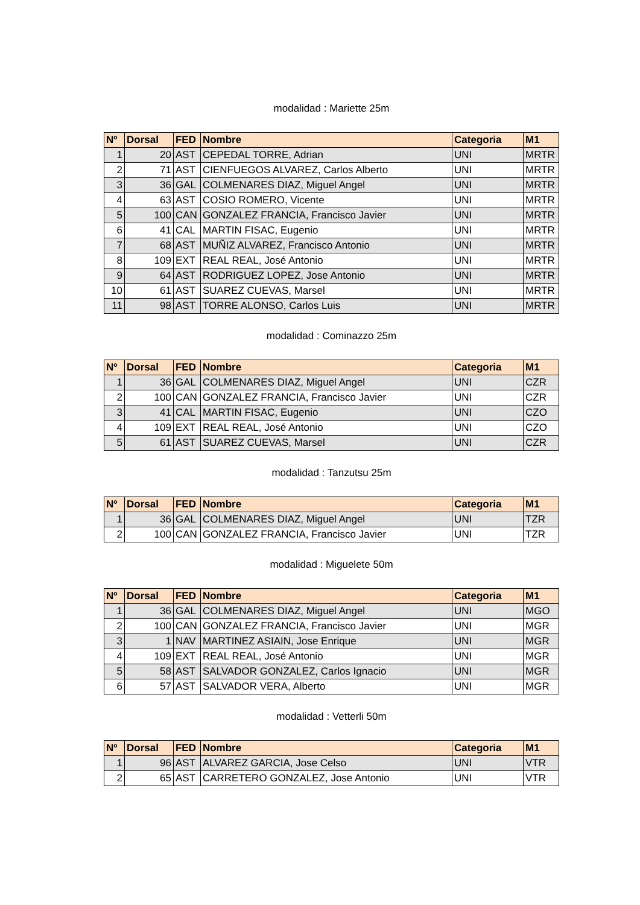modalidad : Mariette 25m
| Nº | Dorsal | FED | Nombre | Categoria | M1 |
| --- | --- | --- | --- | --- | --- |
| 1 | 20 | AST | CEPEDAL TORRE, Adrian | UNI | MRTR |
| 2 | 71 | AST | CIENFUEGOS ALVAREZ, Carlos Alberto | UNI | MRTR |
| 3 | 36 | GAL | COLMENARES DIAZ, Miguel Angel | UNI | MRTR |
| 4 | 63 | AST | COSIO ROMERO, Vicente | UNI | MRTR |
| 5 | 100 | CAN | GONZALEZ FRANCIA, Francisco Javier | UNI | MRTR |
| 6 | 41 | CAL | MARTIN FISAC, Eugenio | UNI | MRTR |
| 7 | 68 | AST | MUÑIZ ALVAREZ, Francisco Antonio | UNI | MRTR |
| 8 | 109 | EXT | REAL REAL, José Antonio | UNI | MRTR |
| 9 | 64 | AST | RODRIGUEZ LOPEZ, Jose Antonio | UNI | MRTR |
| 10 | 61 | AST | SUAREZ CUEVAS, Marsel | UNI | MRTR |
| 11 | 98 | AST | TORRE ALONSO, Carlos Luis | UNI | MRTR |
modalidad : Cominazzo 25m
| Nº | Dorsal | FED | Nombre | Categoria | M1 |
| --- | --- | --- | --- | --- | --- |
| 1 | 36 | GAL | COLMENARES DIAZ, Miguel Angel | UNI | CZR |
| 2 | 100 | CAN | GONZALEZ FRANCIA, Francisco Javier | UNI | CZR |
| 3 | 41 | CAL | MARTIN FISAC, Eugenio | UNI | CZO |
| 4 | 109 | EXT | REAL REAL, José Antonio | UNI | CZO |
| 5 | 61 | AST | SUAREZ CUEVAS, Marsel | UNI | CZR |
modalidad : Tanzutsu 25m
| Nº | Dorsal | FED | Nombre | Categoria | M1 |
| --- | --- | --- | --- | --- | --- |
| 1 | 36 | GAL | COLMENARES DIAZ, Miguel Angel | UNI | TZR |
| 2 | 100 | CAN | GONZALEZ FRANCIA, Francisco Javier | UNI | TZR |
modalidad : Miguelete 50m
| Nº | Dorsal | FED | Nombre | Categoria | M1 |
| --- | --- | --- | --- | --- | --- |
| 1 | 36 | GAL | COLMENARES DIAZ, Miguel Angel | UNI | MGO |
| 2 | 100 | CAN | GONZALEZ FRANCIA, Francisco Javier | UNI | MGR |
| 3 | 1 | NAV | MARTINEZ ASIAIN, Jose Enrique | UNI | MGR |
| 4 | 109 | EXT | REAL REAL, José Antonio | UNI | MGR |
| 5 | 58 | AST | SALVADOR GONZALEZ, Carlos Ignacio | UNI | MGR |
| 6 | 57 | AST | SALVADOR VERA, Alberto | UNI | MGR |
modalidad : Vetterli 50m
| Nº | Dorsal | FED | Nombre | Categoria | M1 |
| --- | --- | --- | --- | --- | --- |
| 1 | 96 | AST | ALVAREZ GARCIA, Jose Celso | UNI | VTR |
| 2 | 65 | AST | CARRETERO GONZALEZ, Jose Antonio | UNI | VTR |